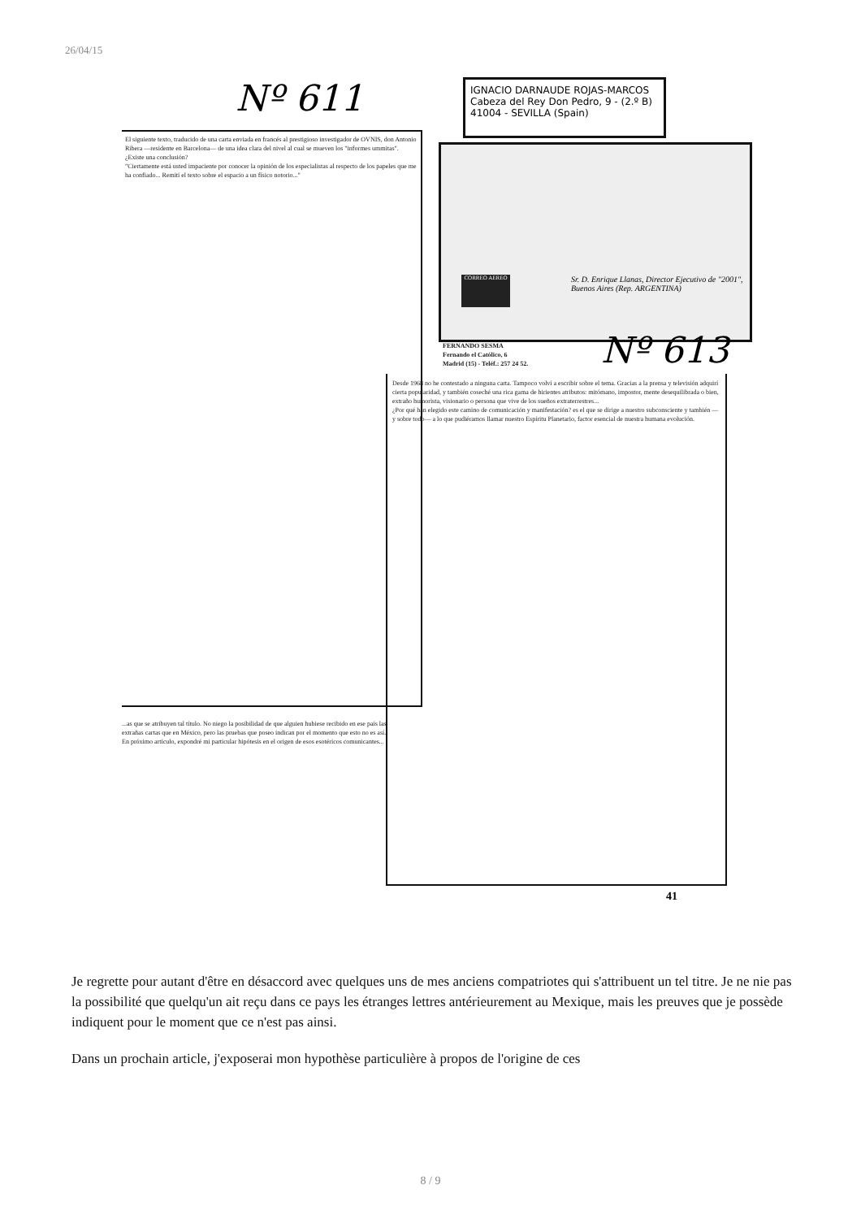26/04/15
Nº 611
IGNACIO DARNAUDE ROJAS-MARCOS
Cabeza del Rey Don Pedro, 9 - (2.º B)
41004 - SEVILLA (Spain)
El siguiente texto, traducido de una carta enviada en francés al prestigioso investigador de OVNIS, don Antonio Ribera —residente en Barcelona— de una idea clara del nivel al cual se mueven los "informes ummitas". ¿Existe una conclusión?
"Ciertamente está usted impaciente por conocer la opinión de los especialistas al respecto de los papeles que me ha confiado... Remití el texto sobre el espacio a un físico notorio..."
CORREO AEREO
Sr. D. Enrique Llanas, Director Ejecutivo de "2001", Buenos Aires (Rep. ARGENTINA)
FERNANDO SESMA
Fernando el Católico, 6
Madrid (15) - Teléf.: 257 24 52.
Nº 613
Desde 1968 no he contestado a ninguna carta. Tampoco volví a escribir sobre el tema. Gracias a la prensa y televisión adquirí cierta popularidad, y también coseché una rica gama de hirientes atributos: mitómano, impostor, mente desequilibrada o bien, extraño humorista, visionario o persona que vive de los sueños extraterrestres...
¿Por qué han elegido este camino de comunicación y manifestación? es el que se dirige a nuestro subconsciente y también —y sobre todo— a lo que pudiéramos llamar nuestro Espíritu Planetario, factor esencial de nuestra humana evolución.
...as que se atribuyen tal título. No niego la posibilidad de que alguien hubiese recibido en ese país las extrañas cartas que en México, pero las pruebas que poseo indican por el momento que esto no es así. En próximo artículo, expondré mi particular hipótesis en el origen de esos esotéricos comunicantes...
41
Je regrette pour autant d'être en désaccord avec quelques uns de mes anciens compatriotes qui s'attribuent un tel titre. Je ne nie pas la possibilité que quelqu'un ait reçu dans ce pays les étranges lettres antérieurement au Mexique, mais les preuves que je possède indiquent pour le moment que ce n'est pas ainsi.
Dans un prochain article, j'exposerai mon hypothèse particulière à propos de l'origine de ces
8 / 9